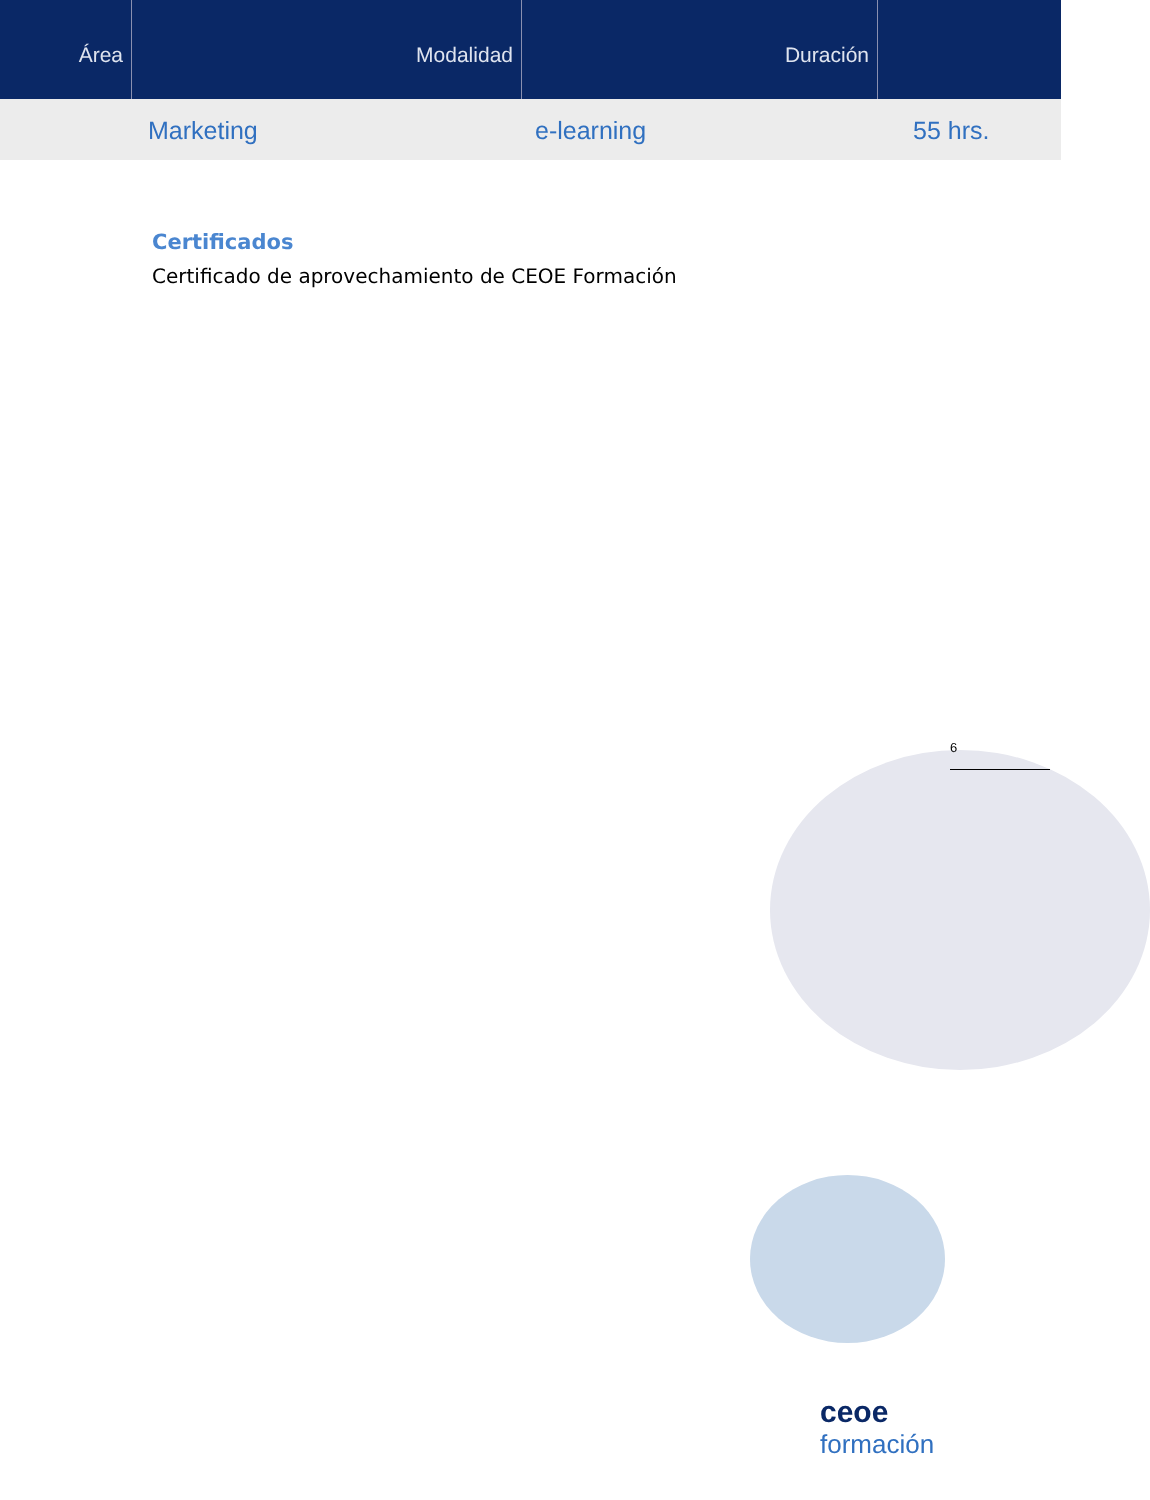Área Modalidad Duración
Marketing e-learning 55 hrs.
Certificados
Certificado de aprovechamiento de CEOE Formación
6
ceoe
formación